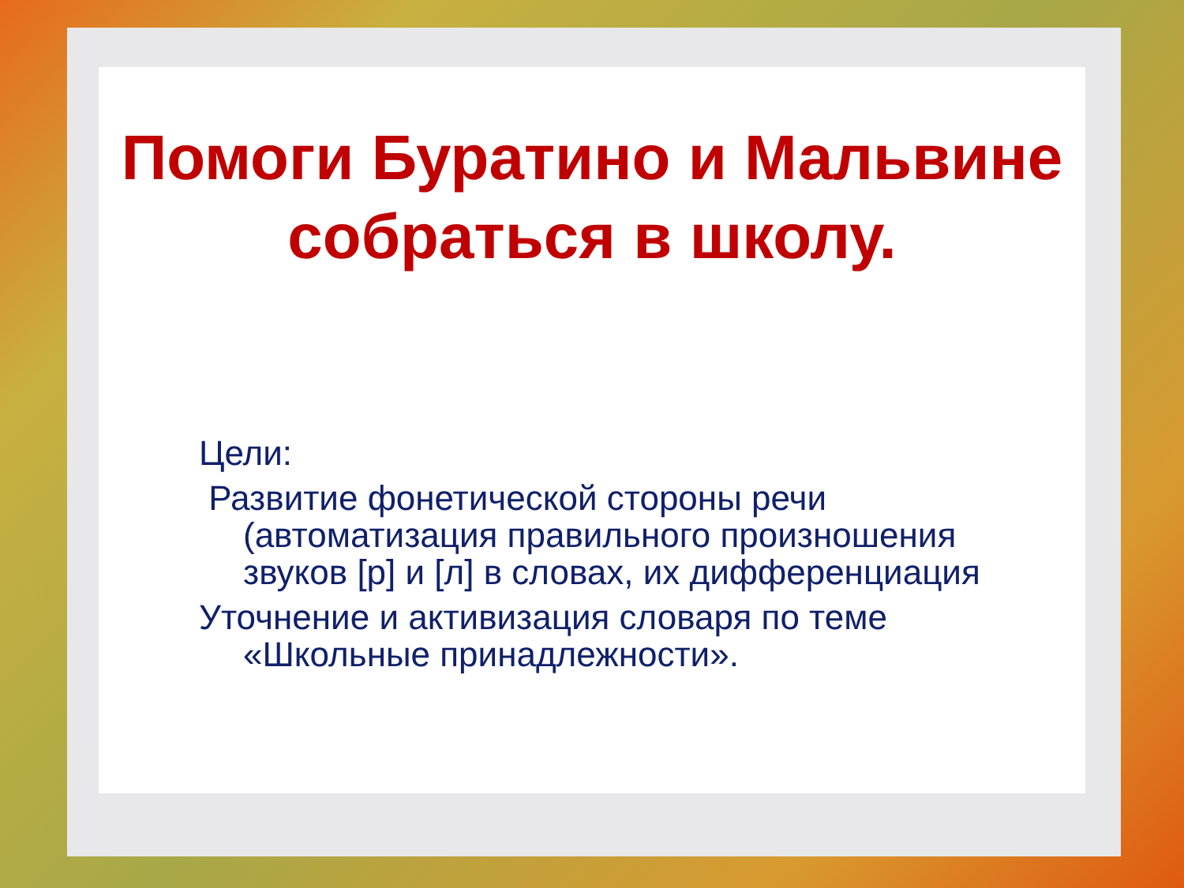Помоги Буратино и Мальвине
собраться в школу.
Цели:
Развитие фонетической стороны речи (автоматизация правильного произношения звуков [р] и [л] в словах, их дифференциация
Уточнение и активизация словаря по теме «Школьные принадлежности».